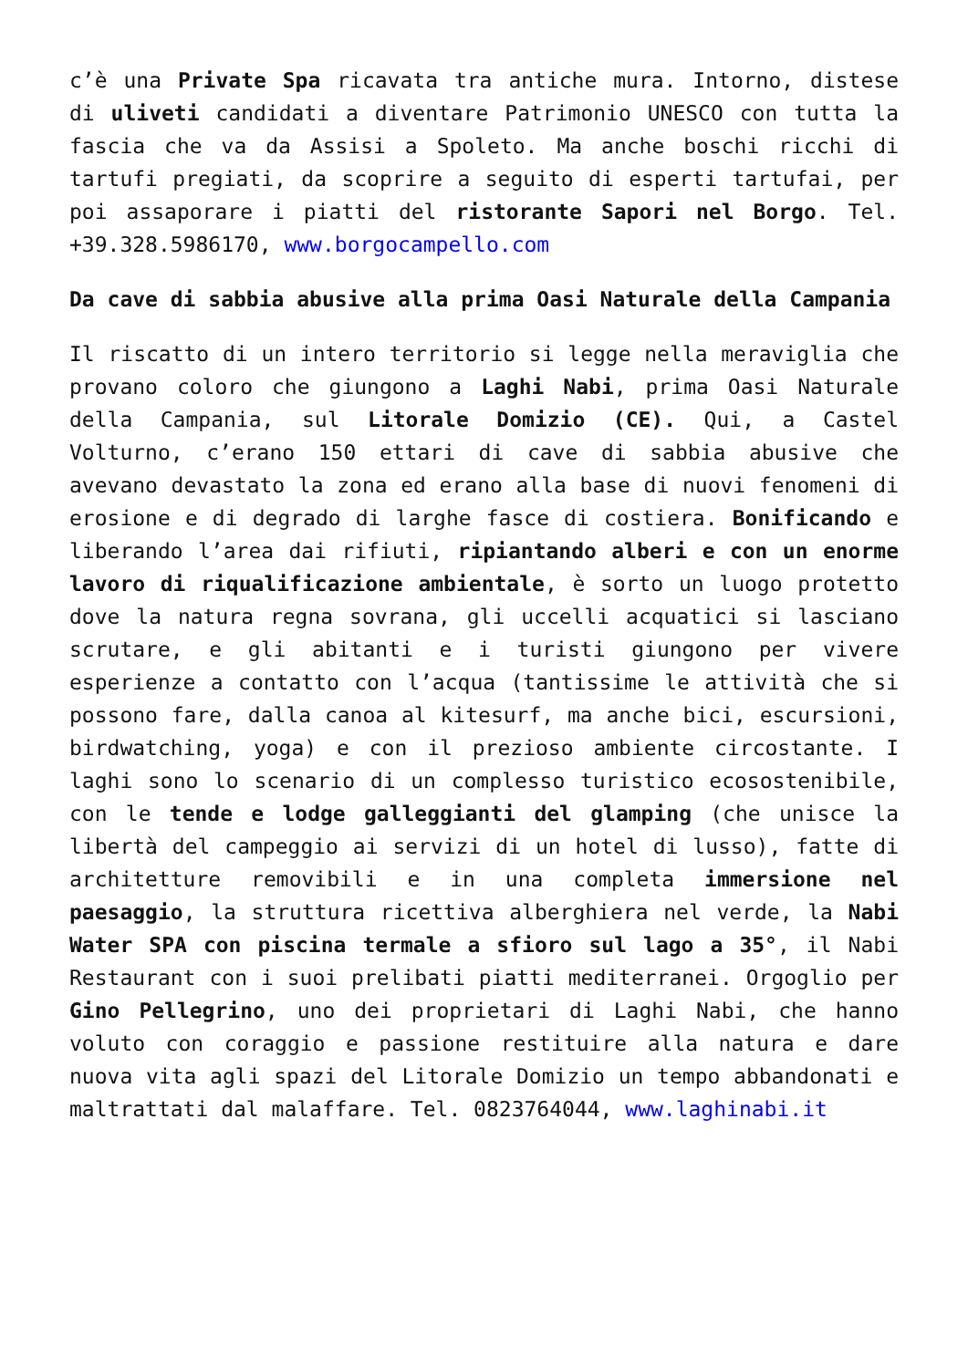c’è una Private Spa ricavata tra antiche mura. Intorno, distese di uliveti candidati a diventare Patrimonio UNESCO con tutta la fascia che va da Assisi a Spoleto. Ma anche boschi ricchi di tartufi pregiati, da scoprire a seguito di esperti tartufai, per poi assaporare i piatti del ristorante Sapori nel Borgo. Tel. +39.328.5986170, www.borgocampello.com
Da cave di sabbia abusive alla prima Oasi Naturale della Campania
Il riscatto di un intero territorio si legge nella meraviglia che provano coloro che giungono a Laghi Nabi, prima Oasi Naturale della Campania, sul Litorale Domizio (CE). Qui, a Castel Volturno, c’erano 150 ettari di cave di sabbia abusive che avevano devastato la zona ed erano alla base di nuovi fenomeni di erosione e di degrado di larghe fasce di costiera. Bonificando e liberando l’area dai rifiuti, ripiantando alberi e con un enorme lavoro di riqualificazione ambientale, è sorto un luogo protetto dove la natura regna sovrana, gli uccelli acquatici si lasciano scrutare, e gli abitanti e i turisti giungono per vivere esperienze a contatto con l’acqua (tantissime le attività che si possono fare, dalla canoa al kitesurf, ma anche bici, escursioni, birdwatching, yoga) e con il prezioso ambiente circostante. I laghi sono lo scenario di un complesso turistico ecosostenibile, con le tende e lodge galleggianti del glamping (che unisce la libertà del campeggio ai servizi di un hotel di lusso), fatte di architetture removibili e in una completa immersione nel paesaggio, la struttura ricettiva alberghiera nel verde, la Nabi Water SPA con piscina termale a sfioro sul lago a 35°, il Nabi Restaurant con i suoi prelibati piatti mediterranei. Orgoglio per Gino Pellegrino, uno dei proprietari di Laghi Nabi, che hanno voluto con coraggio e passione restituire alla natura e dare nuova vita agli spazi del Litorale Domizio un tempo abbandonati e maltrattati dal malaffare. Tel. 0823764044, www.laghinabi.it